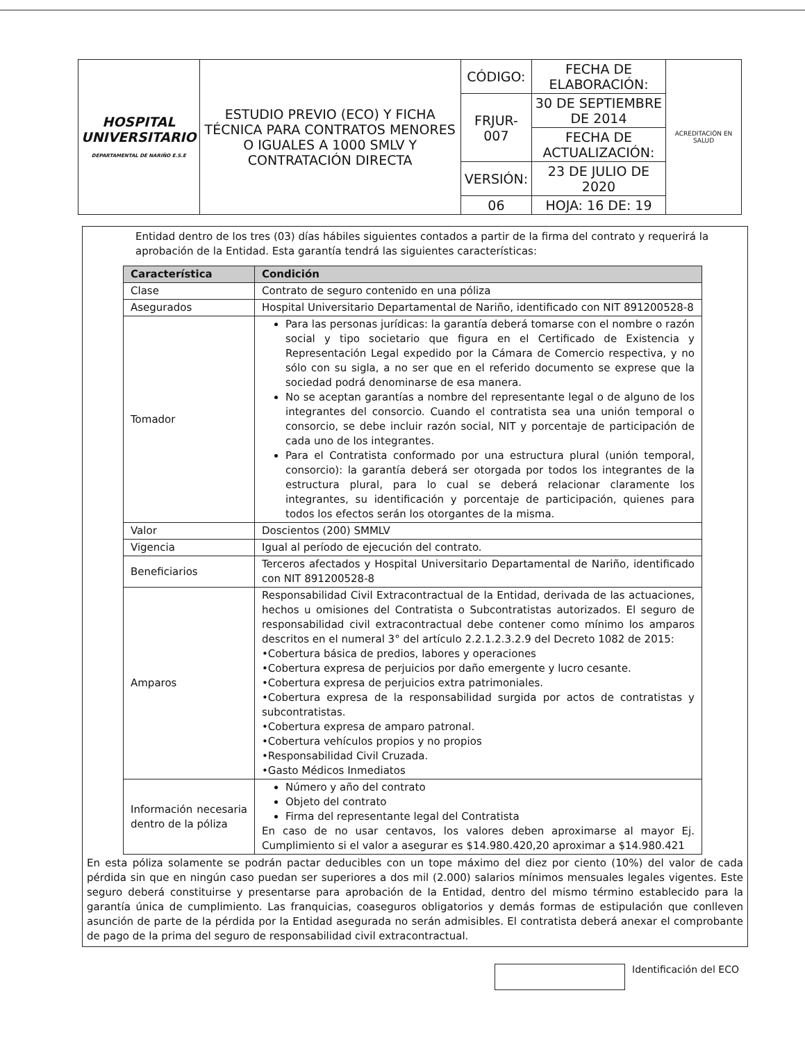| HOSPITAL UNIVERSITARIO DEPARTAMENTAL DE NARIÑO E.S.E | ESTUDIO PREVIO (ECO) Y FICHA TÉCNICA PARA CONTRATOS MENORES O IGUALES A 1000 SMLV Y CONTRATACIÓN DIRECTA | CÓDIGO: | FECHA DE ELABORACIÓN: | ACREDITACIÓN EN SALUD |
| | | FRJUR-007 | 30 DE SEPTIEMBRE DE 2014 | |
| | | | FECHA DE ACTUALIZACIÓN: | |
| | | VERSIÓN: | 23 DE JULIO DE 2020 | |
| | | 06 | HOJA: 16 DE: 19 | |
Entidad dentro de los tres (03) días hábiles siguientes contados a partir de la firma del contrato y requerirá la aprobación de la Entidad. Esta garantía tendrá las siguientes características:
| Característica | Condición |
| --- | --- |
| Clase | Contrato de seguro contenido en una póliza |
| Asegurados | Hospital Universitario Departamental de Nariño, identificado con NIT 891200528-8 |
| Tomador | Para las personas jurídicas: la garantía deberá tomarse con el nombre o razón social y tipo societario que figura en el Certificado de Existencia y Representación Legal expedido por la Cámara de Comercio respectiva, y no sólo con su sigla, a no ser que en el referido documento se exprese que la sociedad podrá denominarse de esa manera. No se aceptan garantías a nombre del representante legal o de alguno de los integrantes del consorcio. Cuando el contratista sea una unión temporal o consorcio, se debe incluir razón social, NIT y porcentaje de participación de cada uno de los integrantes. Para el Contratista conformado por una estructura plural (unión temporal, consorcio): la garantía deberá ser otorgada por todos los integrantes de la estructura plural, para lo cual se deberá relacionar claramente los integrantes, su identificación y porcentaje de participación, quienes para todos los efectos serán los otorgantes de la misma. |
| Valor | Doscientos (200) SMMLV |
| Vigencia | Igual al período de ejecución del contrato. |
| Beneficiarios | Terceros afectados y Hospital Universitario Departamental de Nariño, identificado con NIT 891200528-8 |
| Amparos | Responsabilidad Civil Extracontractual de la Entidad, derivada de las actuaciones, hechos u omisiones del Contratista o Subcontratistas autorizados. El seguro de responsabilidad civil extracontractual debe contener como mínimo los amparos descritos en el numeral 3° del artículo 2.2.1.2.3.2.9 del Decreto 1082 de 2015: •Cobertura básica de predios, labores y operaciones •Cobertura expresa de perjuicios por daño emergente y lucro cesante. •Cobertura expresa de perjuicios extra patrimoniales. •Cobertura expresa de la responsabilidad surgida por actos de contratistas y subcontratistas. •Cobertura expresa de amparo patronal. •Cobertura vehículos propios y no propios •Responsabilidad Civil Cruzada. •Gasto Médicos Inmediatos |
| Información necesaria dentro de la póliza | Número y año del contrato Objeto del contrato Firma del representante legal del Contratista En caso de no usar centavos, los valores deben aproximarse al mayor Ej. Cumplimiento si el valor a asegurar es $14.980.420,20 aproximar a $14.980.421 |
En esta póliza solamente se podrán pactar deducibles con un tope máximo del diez por ciento (10%) del valor de cada pérdida sin que en ningún caso puedan ser superiores a dos mil (2.000) salarios mínimos mensuales legales vigentes. Este seguro deberá constituirse y presentarse para aprobación de la Entidad, dentro del mismo término establecido para la garantía única de cumplimiento. Las franquicias, coaseguros obligatorios y demás formas de estipulación que conlleven asunción de parte de la pérdida por la Entidad asegurada no serán admisibles. El contratista deberá anexar el comprobante de pago de la prima del seguro de responsabilidad civil extracontractual.
Identificación del ECO